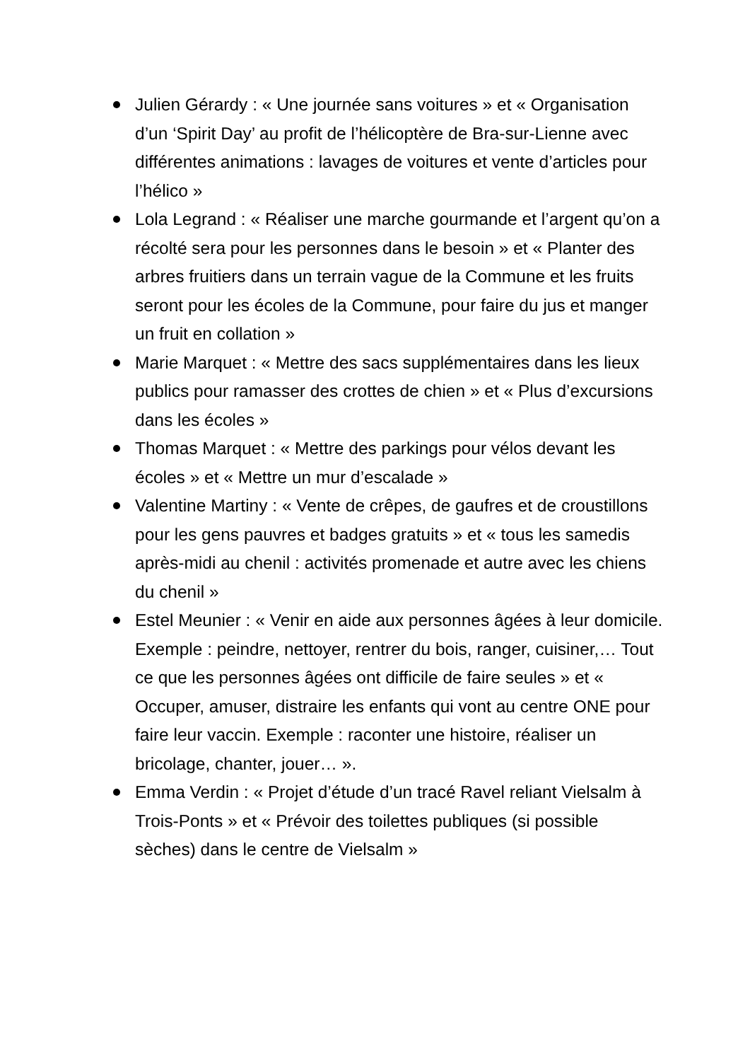Julien Gérardy : « Une journée sans voitures » et « Organisation d’un ‘Spirit Day’ au profit de l’hélicoptère de Bra-sur-Lienne avec différentes animations : lavages de voitures et vente d’articles pour l’hélico »
Lola Legrand : « Réaliser une marche gourmande et l’argent qu’on a récolté sera pour les personnes dans le besoin » et « Planter des arbres fruitiers dans un terrain vague de la Commune et les fruits seront pour les écoles de la Commune, pour faire du jus et manger un fruit en collation »
Marie Marquet : « Mettre des sacs supplémentaires dans les lieux publics pour ramasser des crottes de chien » et « Plus d’excursions dans les écoles »
Thomas Marquet : « Mettre des parkings pour vélos devant les écoles » et « Mettre un mur d’escalade »
Valentine Martiny : « Vente de crêpes, de gaufres et de croustillons pour les gens pauvres et badges gratuits » et « tous les samedis après-midi au chenil : activités promenade et autre avec les chiens du chenil »
Estel Meunier : « Venir en aide aux personnes âgées à leur domicile. Exemple : peindre, nettoyer, rentrer du bois, ranger, cuisiner,… Tout ce que les personnes âgées ont difficile de faire seules » et « Occuper, amuser, distraire les enfants qui vont au centre ONE pour faire leur vaccin. Exemple : raconter une histoire, réaliser un bricolage, chanter, jouer… ».
Emma Verdin : « Projet d’étude d’un tracé Ravel reliant Vielsalm à Trois-Ponts » et « Prévoir des toilettes publiques (si possible sèches) dans le centre de Vielsalm »